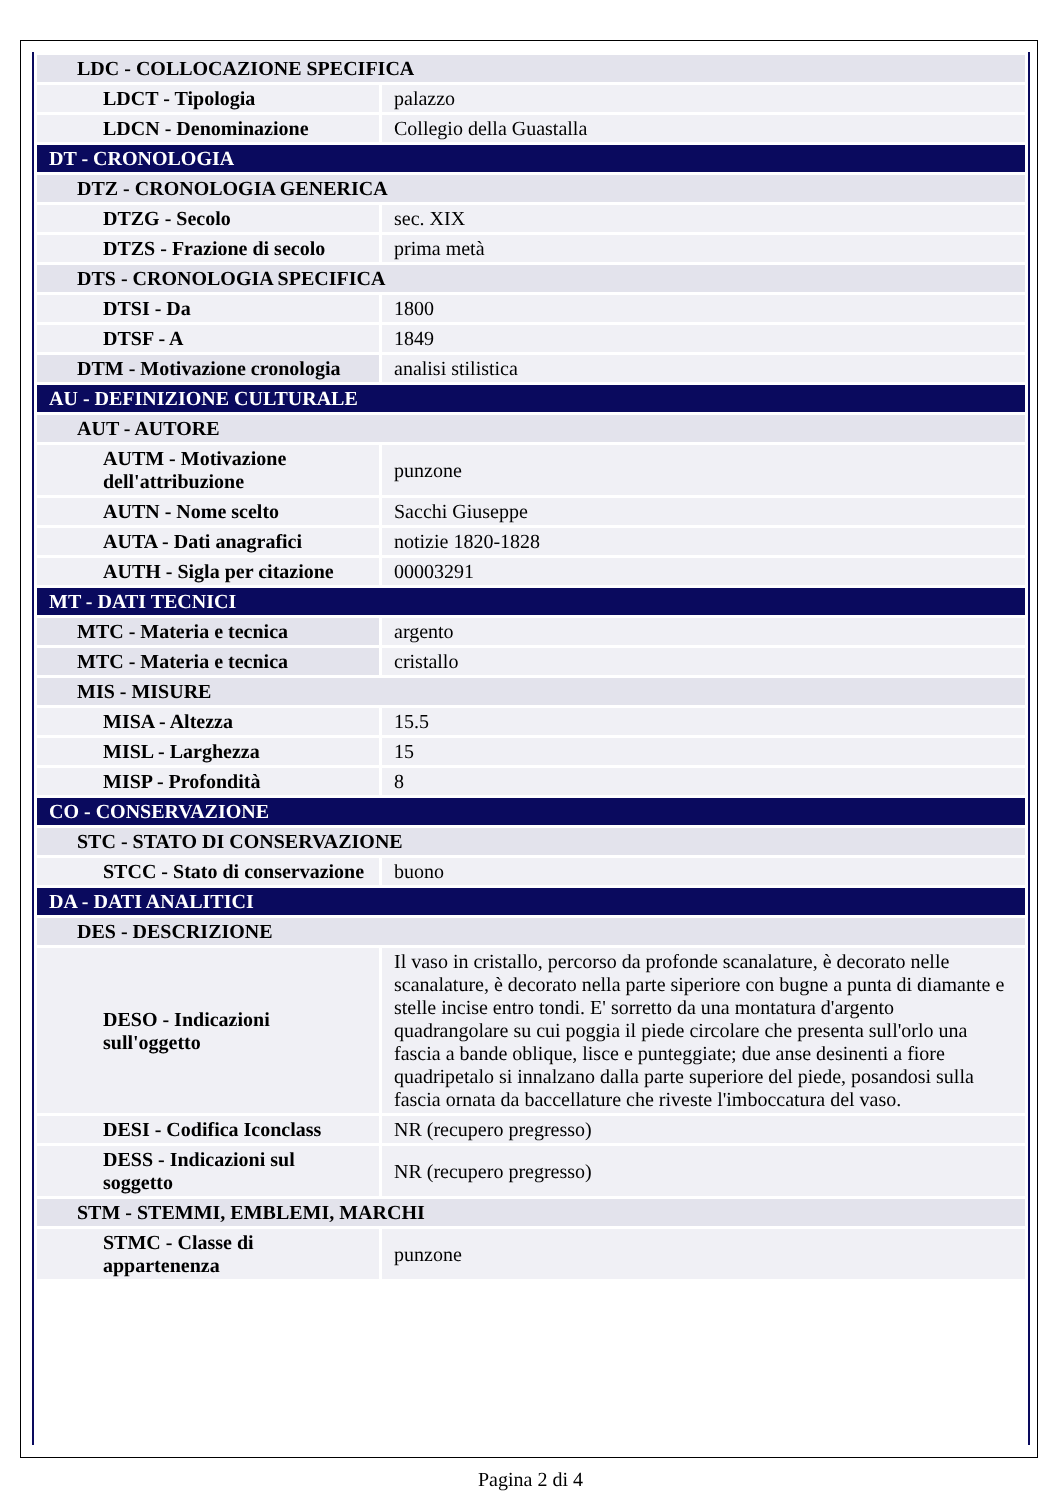| LDC - COLLOCAZIONE SPECIFICA | |
| LDCT - Tipologia | palazzo |
| LDCN - Denominazione | Collegio della Guastalla |
| DT - CRONOLOGIA | |
| DTZ - CRONOLOGIA GENERICA | |
| DTZG - Secolo | sec. XIX |
| DTZS - Frazione di secolo | prima metà |
| DTS - CRONOLOGIA SPECIFICA | |
| DTSI - Da | 1800 |
| DTSF - A | 1849 |
| DTM - Motivazione cronologia | analisi stilistica |
| AU - DEFINIZIONE CULTURALE | |
| AUT - AUTORE | |
| AUTM - Motivazione dell'attribuzione | punzone |
| AUTN - Nome scelto | Sacchi Giuseppe |
| AUTA - Dati anagrafici | notizie 1820-1828 |
| AUTH - Sigla per citazione | 00003291 |
| MT - DATI TECNICI | |
| MTC - Materia e tecnica | argento |
| MTC - Materia e tecnica | cristallo |
| MIS - MISURE | |
| MISA - Altezza | 15.5 |
| MISL - Larghezza | 15 |
| MISP - Profondità | 8 |
| CO - CONSERVAZIONE | |
| STC - STATO DI CONSERVAZIONE | |
| STCC - Stato di conservazione | buono |
| DA - DATI ANALITICI | |
| DES - DESCRIZIONE | |
| DESO - Indicazioni sull'oggetto | Il vaso in cristallo, percorso da profonde scanalature, è decorato nelle scanalature, è decorato nella parte siperiore con bugne a punta di diamante e stelle incise entro tondi. E' sorretto da una montatura d'argento quadrangolare su cui poggia il piede circolare che presenta sull'orlo una fascia a bande oblique, lisce e punteggiate; due anse desinenti a fiore quadripetalo si innalzano dalla parte superiore del piede, posandosi sulla fascia ornata da baccellature che riveste l'imboccatura del vaso. |
| DESI - Codifica Iconclass | NR (recupero pregresso) |
| DESS - Indicazioni sul soggetto | NR (recupero pregresso) |
| STM - STEMMI, EMBLEMI, MARCHI | |
| STMC - Classe di appartenenza | punzone |
Pagina 2 di 4